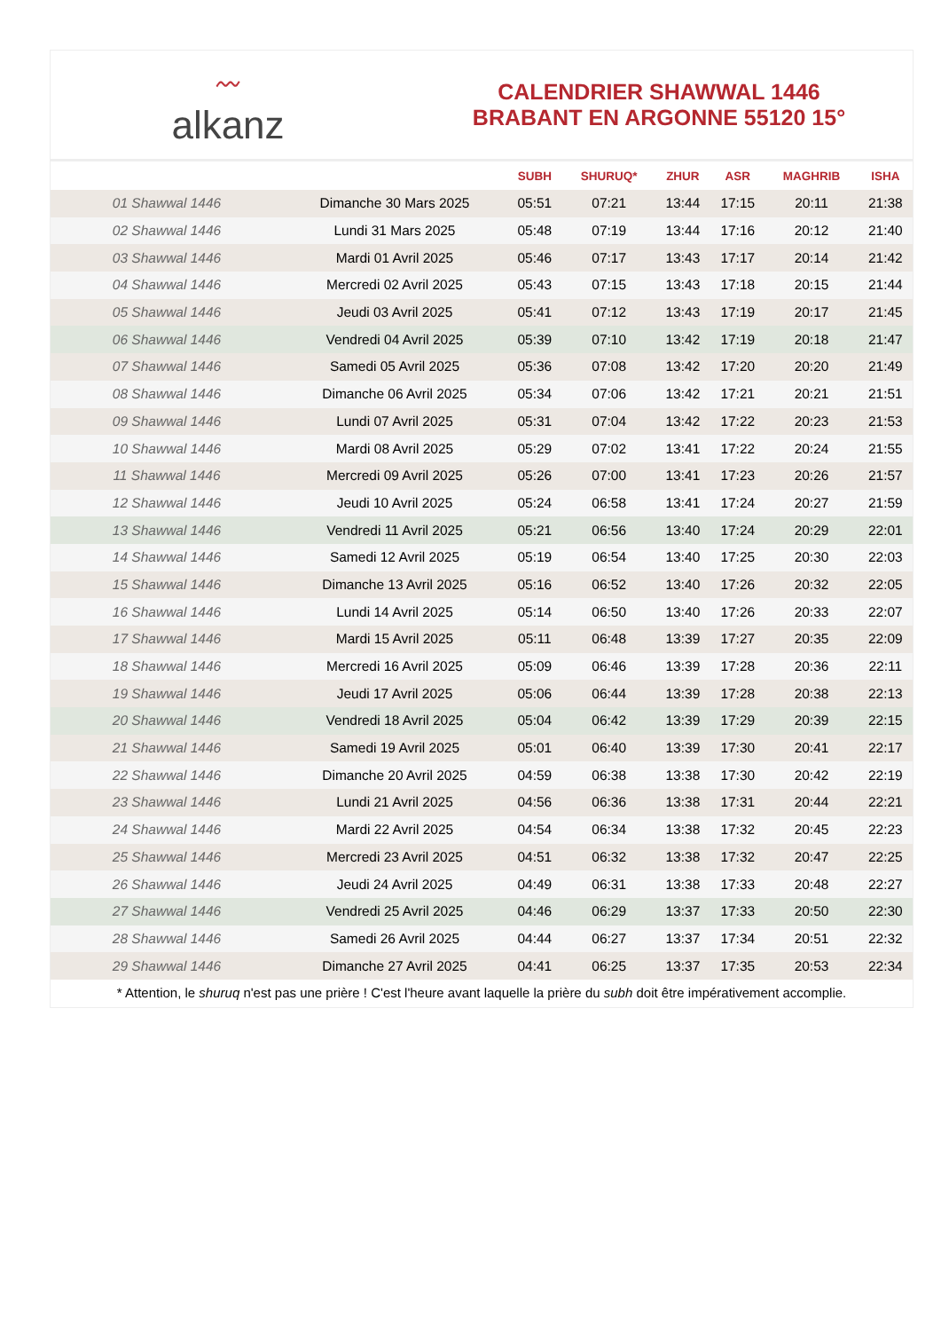〰
alkanz
CALENDRIER SHAWWAL 1446
BRABANT EN ARGONNE 55120 15°
| | | SUBH | SHURUQ* | ZHUR | ASR | MAGHRIB | ISHA |
| --- | --- | --- | --- | --- | --- | --- | --- |
| 01 Shawwal 1446 | Dimanche 30 Mars 2025 | 05:51 | 07:21 | 13:44 | 17:15 | 20:11 | 21:38 |
| 02 Shawwal 1446 | Lundi 31 Mars 2025 | 05:48 | 07:19 | 13:44 | 17:16 | 20:12 | 21:40 |
| 03 Shawwal 1446 | Mardi 01 Avril 2025 | 05:46 | 07:17 | 13:43 | 17:17 | 20:14 | 21:42 |
| 04 Shawwal 1446 | Mercredi 02 Avril 2025 | 05:43 | 07:15 | 13:43 | 17:18 | 20:15 | 21:44 |
| 05 Shawwal 1446 | Jeudi 03 Avril 2025 | 05:41 | 07:12 | 13:43 | 17:19 | 20:17 | 21:45 |
| 06 Shawwal 1446 | Vendredi 04 Avril 2025 | 05:39 | 07:10 | 13:42 | 17:19 | 20:18 | 21:47 |
| 07 Shawwal 1446 | Samedi 05 Avril 2025 | 05:36 | 07:08 | 13:42 | 17:20 | 20:20 | 21:49 |
| 08 Shawwal 1446 | Dimanche 06 Avril 2025 | 05:34 | 07:06 | 13:42 | 17:21 | 20:21 | 21:51 |
| 09 Shawwal 1446 | Lundi 07 Avril 2025 | 05:31 | 07:04 | 13:42 | 17:22 | 20:23 | 21:53 |
| 10 Shawwal 1446 | Mardi 08 Avril 2025 | 05:29 | 07:02 | 13:41 | 17:22 | 20:24 | 21:55 |
| 11 Shawwal 1446 | Mercredi 09 Avril 2025 | 05:26 | 07:00 | 13:41 | 17:23 | 20:26 | 21:57 |
| 12 Shawwal 1446 | Jeudi 10 Avril 2025 | 05:24 | 06:58 | 13:41 | 17:24 | 20:27 | 21:59 |
| 13 Shawwal 1446 | Vendredi 11 Avril 2025 | 05:21 | 06:56 | 13:40 | 17:24 | 20:29 | 22:01 |
| 14 Shawwal 1446 | Samedi 12 Avril 2025 | 05:19 | 06:54 | 13:40 | 17:25 | 20:30 | 22:03 |
| 15 Shawwal 1446 | Dimanche 13 Avril 2025 | 05:16 | 06:52 | 13:40 | 17:26 | 20:32 | 22:05 |
| 16 Shawwal 1446 | Lundi 14 Avril 2025 | 05:14 | 06:50 | 13:40 | 17:26 | 20:33 | 22:07 |
| 17 Shawwal 1446 | Mardi 15 Avril 2025 | 05:11 | 06:48 | 13:39 | 17:27 | 20:35 | 22:09 |
| 18 Shawwal 1446 | Mercredi 16 Avril 2025 | 05:09 | 06:46 | 13:39 | 17:28 | 20:36 | 22:11 |
| 19 Shawwal 1446 | Jeudi 17 Avril 2025 | 05:06 | 06:44 | 13:39 | 17:28 | 20:38 | 22:13 |
| 20 Shawwal 1446 | Vendredi 18 Avril 2025 | 05:04 | 06:42 | 13:39 | 17:29 | 20:39 | 22:15 |
| 21 Shawwal 1446 | Samedi 19 Avril 2025 | 05:01 | 06:40 | 13:39 | 17:30 | 20:41 | 22:17 |
| 22 Shawwal 1446 | Dimanche 20 Avril 2025 | 04:59 | 06:38 | 13:38 | 17:30 | 20:42 | 22:19 |
| 23 Shawwal 1446 | Lundi 21 Avril 2025 | 04:56 | 06:36 | 13:38 | 17:31 | 20:44 | 22:21 |
| 24 Shawwal 1446 | Mardi 22 Avril 2025 | 04:54 | 06:34 | 13:38 | 17:32 | 20:45 | 22:23 |
| 25 Shawwal 1446 | Mercredi 23 Avril 2025 | 04:51 | 06:32 | 13:38 | 17:32 | 20:47 | 22:25 |
| 26 Shawwal 1446 | Jeudi 24 Avril 2025 | 04:49 | 06:31 | 13:38 | 17:33 | 20:48 | 22:27 |
| 27 Shawwal 1446 | Vendredi 25 Avril 2025 | 04:46 | 06:29 | 13:37 | 17:33 | 20:50 | 22:30 |
| 28 Shawwal 1446 | Samedi 26 Avril 2025 | 04:44 | 06:27 | 13:37 | 17:34 | 20:51 | 22:32 |
| 29 Shawwal 1446 | Dimanche 27 Avril 2025 | 04:41 | 06:25 | 13:37 | 17:35 | 20:53 | 22:34 |
* Attention, le shuruq n'est pas une prière ! C'est l'heure avant laquelle la prière du subh doit être impérativement accomplie.